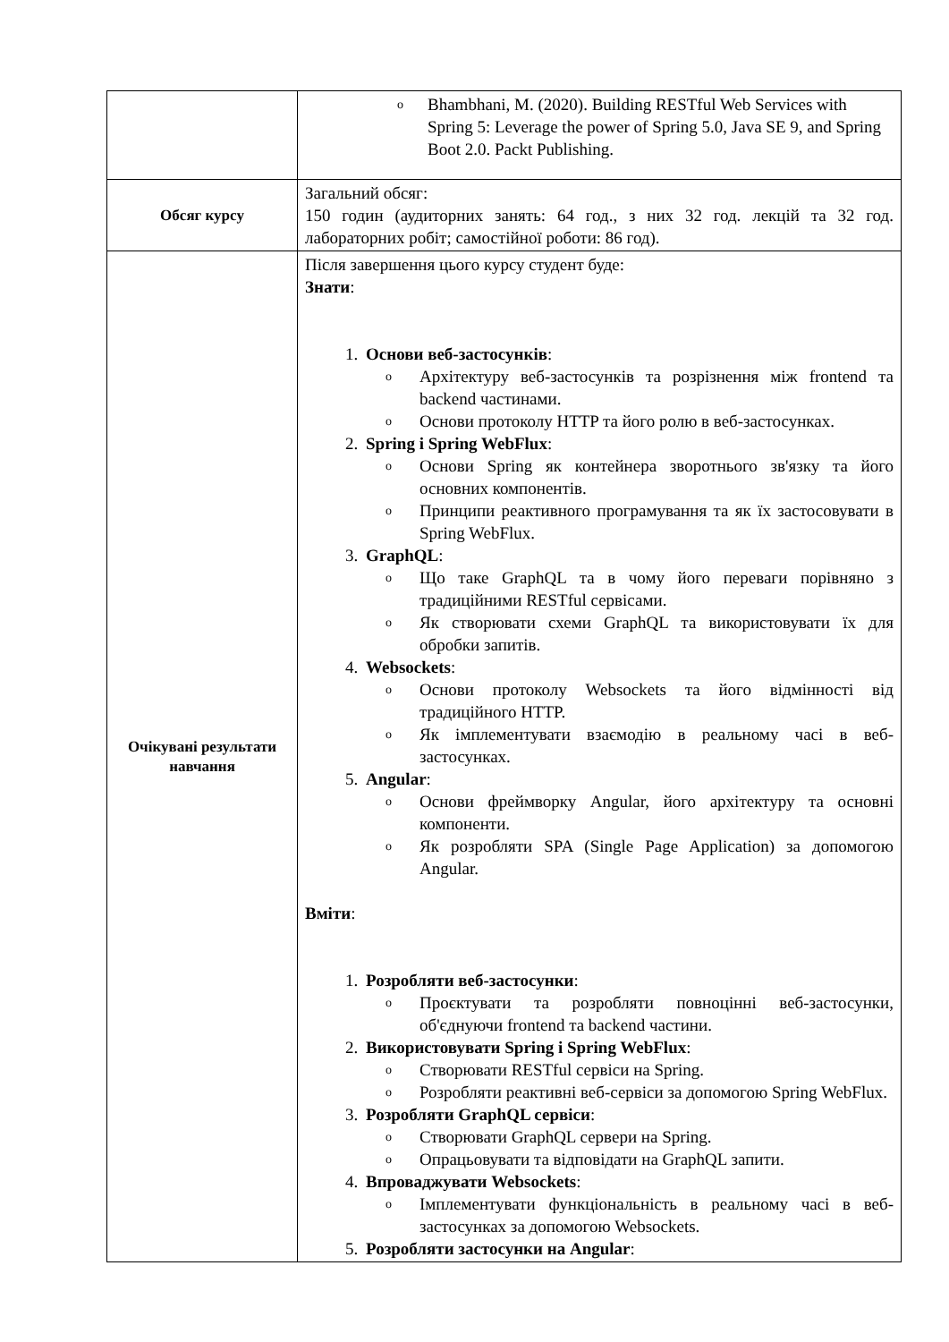| | o Bhambhani, M. (2020). Building RESTful Web Services with Spring 5: Leverage the power of Spring 5.0, Java SE 9, and Spring Boot 2.0. Packt Publishing. |
| Обсяг курсу | Загальний обсяг: 150 годин (аудиторних занять: 64 год., з них 32 год. лекцій та 32 год. лабораторних робіт; самостійної роботи: 86 год). |
| Очікувані результати навчання | Після завершення цього курсу студент буде: Знати : 1. Основи веб-застосунків : o Архітектуру веб-застосунків та розрізнення між frontend та backend частинами. o Основи протоколу HTTP та його ролю в веб-застосунках. 2. Spring і Spring WebFlux : o Основи Spring як контейнера зворотнього зв'язку та його основних компонентів. o Принципи реактивного програмування та як їх застосовувати в Spring WebFlux. 3. GraphQL : o Що таке GraphQL та в чому його переваги порівняно з традиційними RESTful сервісами. o Як створювати схеми GraphQL та використовувати їх для обробки запитів. 4. Websockets : o Основи протоколу Websockets та його відмінності від традиційного HTTP. o Як імплементувати взаємодію в реальному часі в веб-застосунках. 5. Angular : o Основи фреймворку Angular, його архітектуру та основні компоненти. o Як розробляти SPA (Single Page Application) за допомогою Angular. Вміти : 1. Розробляти веб-застосунки : o Проєктувати та розробляти повноцінні веб-застосунки, об'єднуючи frontend та backend частини. 2. Використовувати Spring і Spring WebFlux : o Створювати RESTful сервіси на Spring. o Розробляти реактивні веб-сервіси за допомогою Spring WebFlux. 3. Розробляти GraphQL сервіси : o Створювати GraphQL сервери на Spring. o Опрацьовувати та відповідати на GraphQL запити. 4. Впроваджувати Websockets : o Імплементувати функціональність в реальному часі в веб-застосунках за допомогою Websockets. 5. Розробляти застосунки на Angular : |